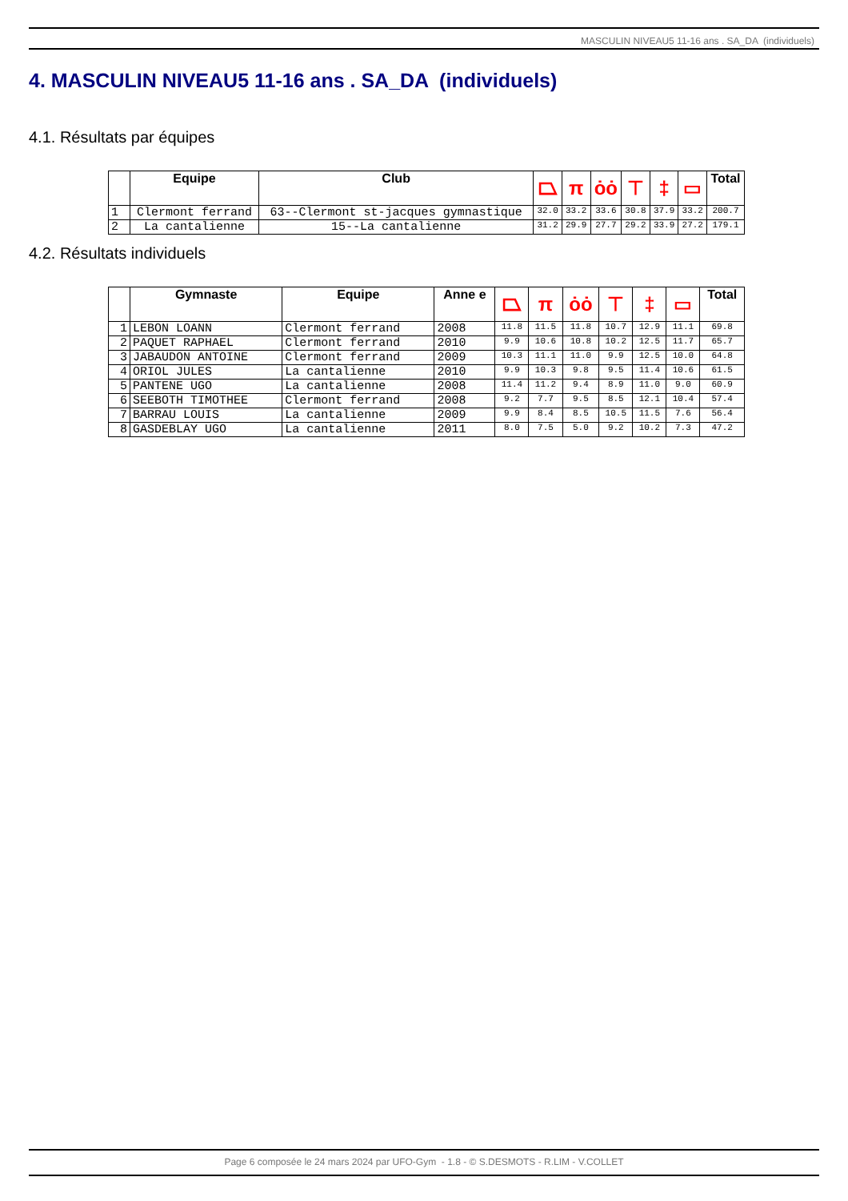MASCULIN NIVEAU5 11-16 ans . SA_DA (individuels)
4. MASCULIN NIVEAU5 11-16 ans . SA_DA (individuels)
4.1. Résultats par équipes
| | Equipe | Club | ⏢ | π | ȯȯ | ⊤ | ‡ | ▭ | Total |
| --- | --- | --- | --- | --- | --- | --- | --- | --- | --- |
| 1 | Clermont ferrand | 63--Clermont st-jacques gymnastique | 32.0 | 33.2 | 33.6 | 30.8 | 37.9 | 33.2 | 200.7 |
| 2 | La cantalienne | 15--La cantalienne | 31.2 | 29.9 | 27.7 | 29.2 | 33.9 | 27.2 | 179.1 |
4.2. Résultats individuels
| | Gymnaste | Equipe | Anne e | ⏢ | π | ȯȯ | ⊤ | ‡ | ▭ | Total |
| --- | --- | --- | --- | --- | --- | --- | --- | --- | --- | --- |
| 1 | LEBON LOANN | Clermont ferrand | 2008 | 11.8 | 11.5 | 11.8 | 10.7 | 12.9 | 11.1 | 69.8 |
| 2 | PAQUET RAPHAEL | Clermont ferrand | 2010 | 9.9 | 10.6 | 10.8 | 10.2 | 12.5 | 11.7 | 65.7 |
| 3 | JABAUDON ANTOINE | Clermont ferrand | 2009 | 10.3 | 11.1 | 11.0 | 9.9 | 12.5 | 10.0 | 64.8 |
| 4 | ORIOL JULES | La cantalienne | 2010 | 9.9 | 10.3 | 9.8 | 9.5 | 11.4 | 10.6 | 61.5 |
| 5 | PANTENE UGO | La cantalienne | 2008 | 11.4 | 11.2 | 9.4 | 8.9 | 11.0 | 9.0 | 60.9 |
| 6 | SEEBOTH TIMOTHEE | Clermont ferrand | 2008 | 9.2 | 7.7 | 9.5 | 8.5 | 12.1 | 10.4 | 57.4 |
| 7 | BARRAU LOUIS | La cantalienne | 2009 | 9.9 | 8.4 | 8.5 | 10.5 | 11.5 | 7.6 | 56.4 |
| 8 | GASDEBLAY UGO | La cantalienne | 2011 | 8.0 | 7.5 | 5.0 | 9.2 | 10.2 | 7.3 | 47.2 |
Page 6 composée le 24 mars 2024 par UFO-Gym - 1.8 - © S.DESMOTS - R.LIM - V.COLLET